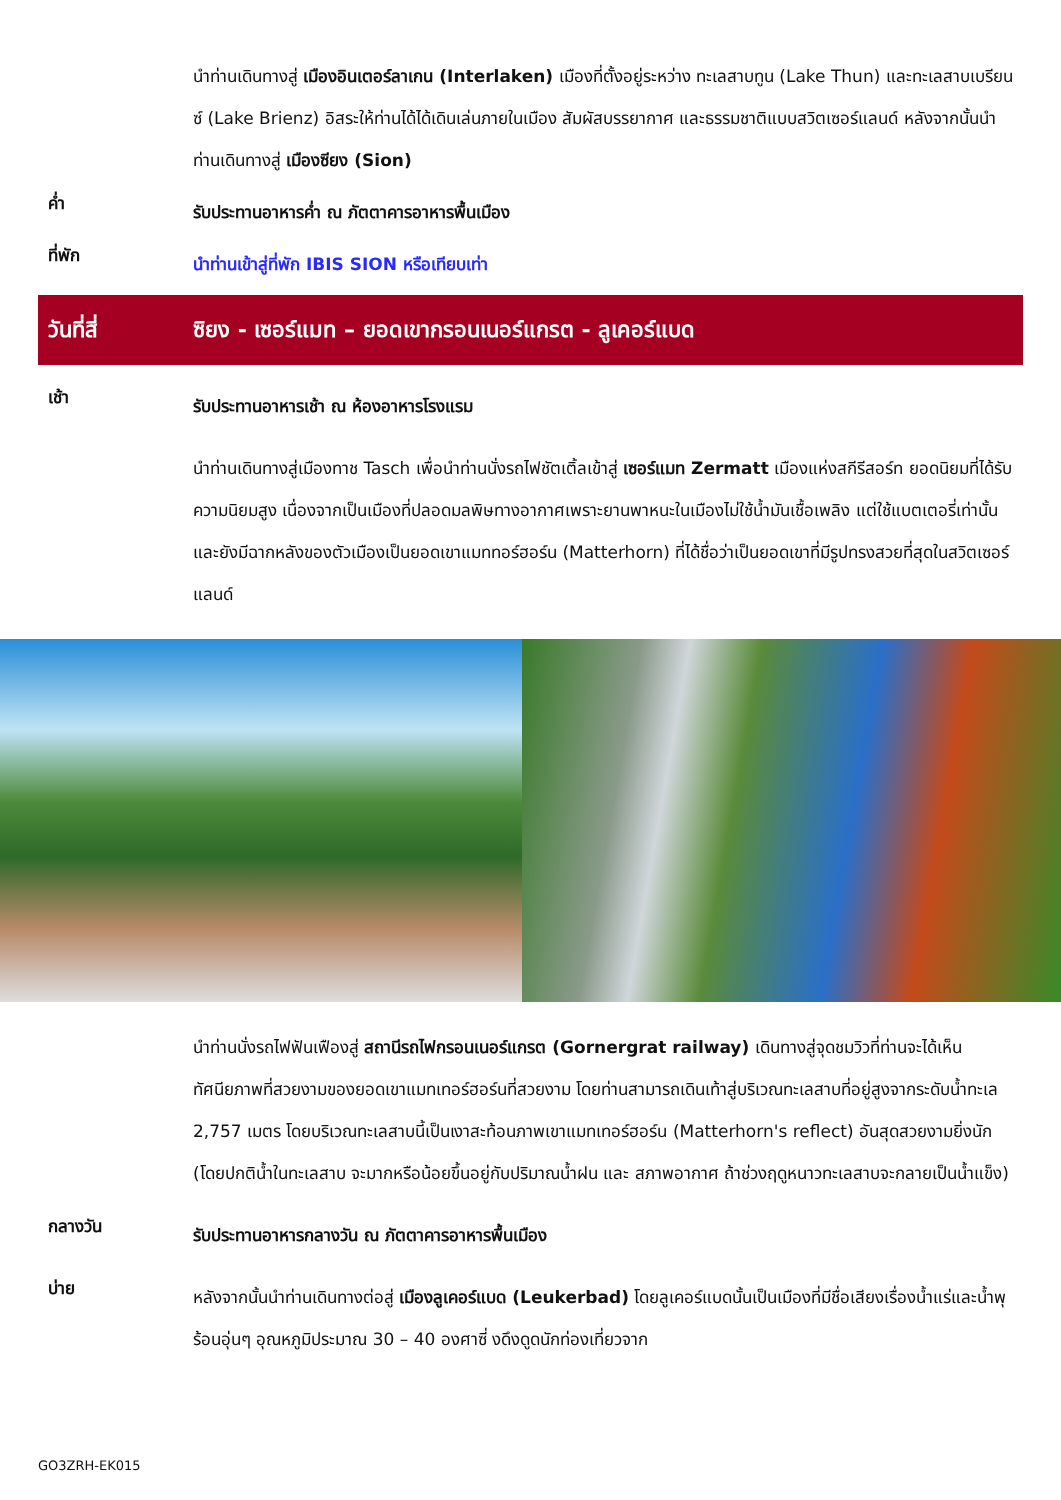นำท่านเดินทางสู่ เมืองอินเตอร์ลาเกน (Interlaken) เมืองที่ตั้งอยู่ระหว่าง ทะเลสาบทูน (Lake Thun) และทะเลสาบเบรียนซ์ (Lake Brienz) อิสระให้ท่านได้ได้เดินเล่นภายในเมือง สัมผัสบรรยากาศ และธรรมชาติแบบสวิตเซอร์แลนด์ หลังจากนั้นนำท่านเดินทางสู่ เมืองซียง (Sion)
ค่ำ
รับประทานอาหารค่ำ ณ ภัตตาคารอาหารพื้นเมือง
ที่พัก
นำท่านเข้าสู่ที่พัก IBIS SION หรือเทียบเท่า
วันที่สี่
ซิยง - เซอร์แมท – ยอดเขากรอนเนอร์แกรต - ลูเคอร์แบด
เช้า
รับประทานอาหารเช้า ณ ห้องอาหารโรงแรม
นำท่านเดินทางสู่เมืองทาช Tasch เพื่อนำท่านนั่งรถไฟชัตเติ้ลเข้าสู่ เซอร์แมท Zermatt เมืองแห่งสกีรีสอร์ท ยอดนิยมที่ได้รับความนิยมสูง เนื่องจากเป็นเมืองที่ปลอดมลพิษทางอากาศเพราะยานพาหนะในเมืองไม่ใช้น้ำมันเชื้อเพลิง แต่ใช้แบตเตอรี่เท่านั้น และยังมีฉากหลังของตัวเมืองเป็นยอดเขาแมททอร์ฮอร์น (Matterhorn) ที่ได้ชื่อว่าเป็นยอดเขาที่มีรูปทรงสวยที่สุดในสวิตเซอร์แลนด์
นำท่านนั่งรถไฟฟันเฟืองสู่ สถานีรถไฟกรอนเนอร์แกรต (Gornergrat railway) เดินทางสู่จุดชมวิวที่ท่านจะได้เห็นทัศนียภาพที่สวยงามของยอดเขาแมทเทอร์ฮอร์นที่สวยงาม โดยท่านสามารถเดินเท้าสู่บริเวณทะเลสาบที่อยู่สูงจากระดับน้ำทะเล 2,757 เมตร โดยบริเวณทะเลสาบนี้เป็นเงาสะท้อนภาพเขาแมทเทอร์ฮอร์น (Matterhorn's reflect) อันสุดสวยงามยิ่งนัก (โดยปกติน้ำในทะเลสาบ จะมากหรือน้อยขึ้นอยู่กับปริมาณน้ำฝน และ สภาพอากาศ ถ้าช่วงฤดูหนาวทะเลสาบจะกลายเป็นน้ำแข็ง)
กลางวัน
รับประทานอาหารกลางวัน ณ ภัตตาคารอาหารพื้นเมือง
บ่าย
หลังจากนั้นนำท่านเดินทางต่อสู่ เมืองลูเคอร์แบด (Leukerbad) โดยลูเคอร์แบดนั้นเป็นเมืองที่มีชื่อเสียงเรื่องน้ำแร่และน้ำพุร้อนอุ่นๆ อุณหภูมิประมาณ 30 – 40 องศาซี่ งดึงดูดนักท่องเที่ยวจาก
GO3ZRH-EK015